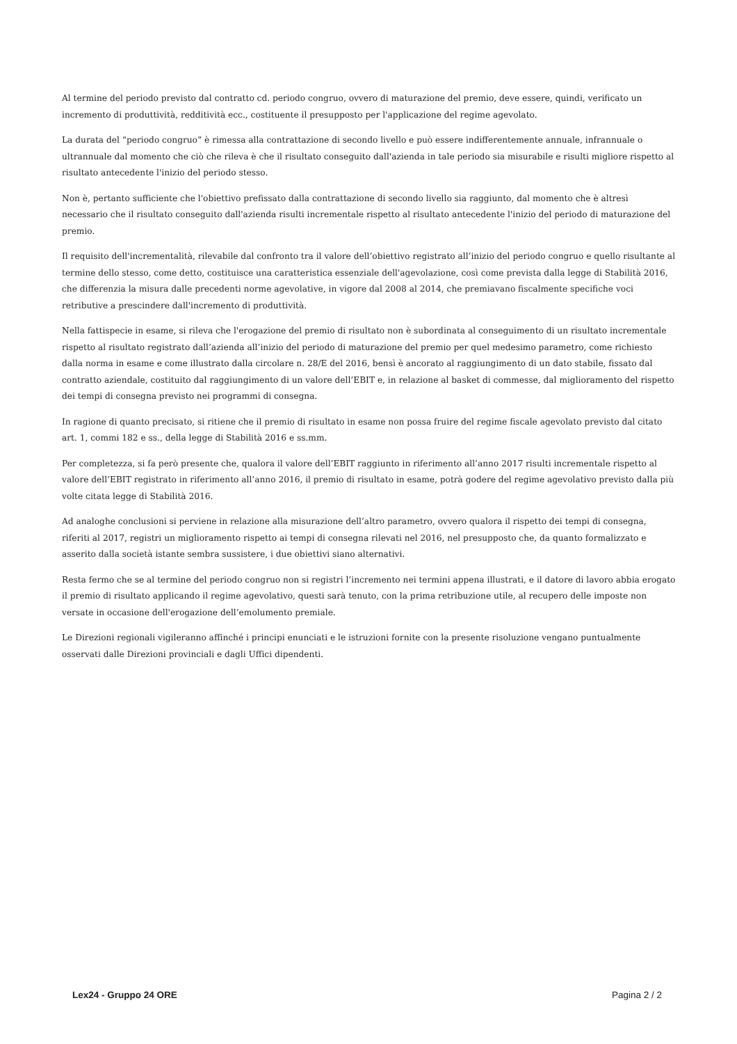Al termine del periodo previsto dal contratto cd. periodo congruo, ovvero di maturazione del premio, deve essere, quindi, verificato un incremento di produttività, redditività ecc., costituente il presupposto per l'applicazione del regime agevolato.
La durata del “periodo congruo” è rimessa alla contrattazione di secondo livello e può essere indifferentemente annuale, infrannuale o ultrannuale dal momento che ciò che rileva è che il risultato conseguito dall'azienda in tale periodo sia misurabile e risulti migliore rispetto al risultato antecedente l'inizio del periodo stesso.
Non è, pertanto sufficiente che l'obiettivo prefissato dalla contrattazione di secondo livello sia raggiunto, dal momento che è altresì necessario che il risultato conseguito dall'azienda risulti incrementale rispetto al risultato antecedente l'inizio del periodo di maturazione del premio.
Il requisito dell'incrementalità, rilevabile dal confronto tra il valore dell’obiettivo registrato all’inizio del periodo congruo e quello risultante al termine dello stesso, come detto, costituisce una caratteristica essenziale dell'agevolazione, così come prevista dalla legge di Stabilità 2016, che differenzia la misura dalle precedenti norme agevolative, in vigore dal 2008 al 2014, che premiavano fiscalmente specifiche voci retributive a prescindere dall'incremento di produttività.
Nella fattispecie in esame, si rileva che l'erogazione del premio di risultato non è subordinata al conseguimento di un risultato incrementale rispetto al risultato registrato dall’azienda all’inizio del periodo di maturazione del premio per quel medesimo parametro, come richiesto dalla norma in esame e come illustrato dalla circolare n. 28/E del 2016, bensì è ancorato al raggiungimento di un dato stabile, fissato dal contratto aziendale, costituito dal raggiungimento di un valore dell’EBIT e, in relazione al basket di commesse, dal miglioramento del rispetto dei tempi di consegna previsto nei programmi di consegna.
In ragione di quanto precisato, si ritiene che il premio di risultato in esame non possa fruire del regime fiscale agevolato previsto dal citato art. 1, commi 182 e ss., della legge di Stabilità 2016 e ss.mm.
Per completezza, si fa però presente che, qualora il valore dell’EBIT raggiunto in riferimento all’anno 2017 risulti incrementale rispetto al valore dell’EBIT registrato in riferimento all’anno 2016, il premio di risultato in esame, potrà godere del regime agevolativo previsto dalla più volte citata legge di Stabilità 2016.
Ad analoghe conclusioni si perviene in relazione alla misurazione dell’altro parametro, ovvero qualora il rispetto dei tempi di consegna, riferiti al 2017, registri un miglioramento rispetto ai tempi di consegna rilevati nel 2016, nel presupposto che, da quanto formalizzato e asserito dalla società istante sembra sussistere, i due obiettivi siano alternativi.
Resta fermo che se al termine del periodo congruo non si registri l’incremento nei termini appena illustrati, e il datore di lavoro abbia erogato il premio di risultato applicando il regime agevolativo, questi sarà tenuto, con la prima retribuzione utile, al recupero delle imposte non versate in occasione dell'erogazione dell’emolumento premiale.
Le Direzioni regionali vigileranno affinché i principi enunciati e le istruzioni fornite con la presente risoluzione vengano puntualmente osservati dalle Direzioni provinciali e dagli Uffici dipendenti.
Lex24 - Gruppo 24 ORE Pagina 2 / 2